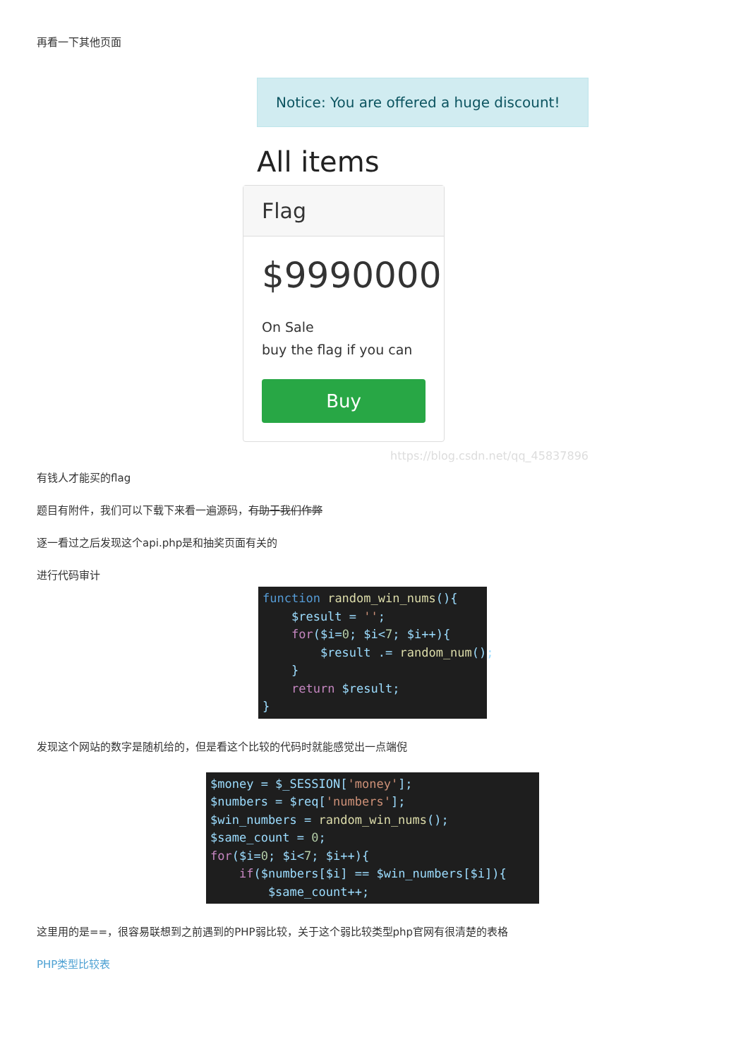再看一下其他页面
Notice: You are offered a huge discount!
All items
Flag
$9990000
On Sale
buy the flag if you can
Buy
https://blog.csdn.net/qq_45837896
有钱人才能买的flag
题目有附件，我们可以下载下来看一遍源码，有助于我们作弊
逐一看过之后发现这个api.php是和抽奖页面有关的
进行代码审计
function random_win_nums(){
    $result = '';
    for($i=0; $i<7; $i++){
        $result .= random_num();
    }
    return $result;
}
发现这个网站的数字是随机给的，但是看这个比较的代码时就能感觉出一点端倪
$money = $_SESSION['money'];
$numbers = $req['numbers'];
$win_numbers = random_win_nums();
$same_count = 0;
for($i=0; $i<7; $i++){
    if($numbers[$i] == $win_numbers[$i]){
        $same_count++;
这里用的是==，很容易联想到之前遇到的PHP弱比较，关于这个弱比较类型php官网有很清楚的表格
PHP类型比较表